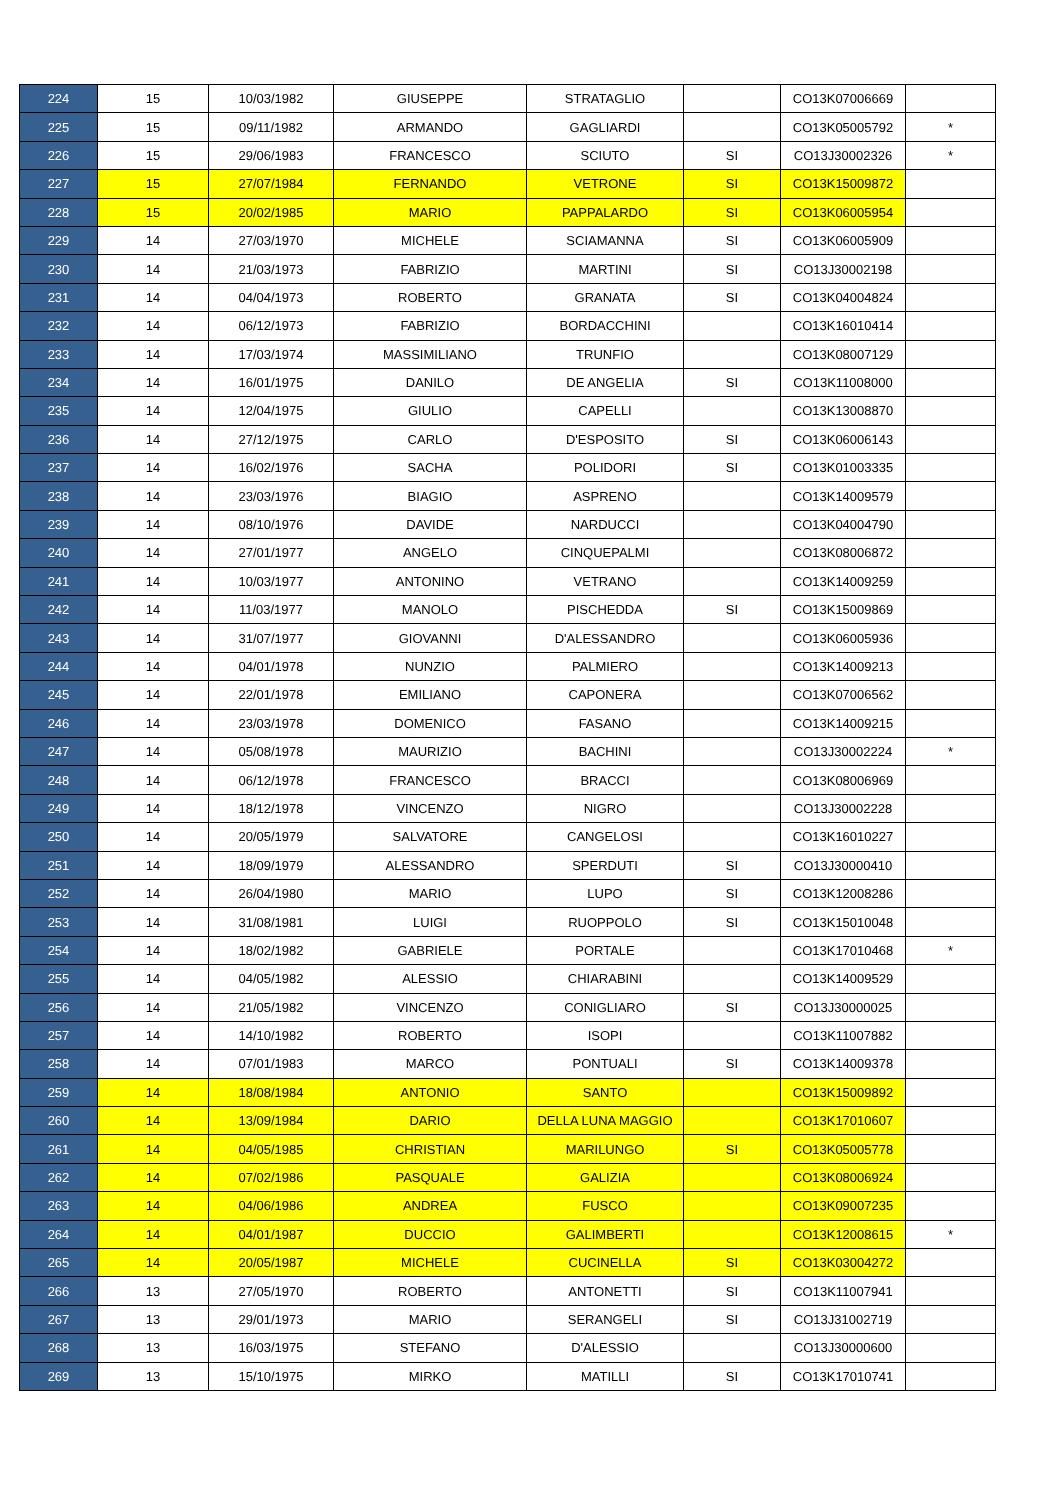| 224 | 15 | 10/03/1982 | GIUSEPPE | STRATAGLIO | | CO13K07006669 | |
| 225 | 15 | 09/11/1982 | ARMANDO | GAGLIARDI | | CO13K05005792 | * |
| 226 | 15 | 29/06/1983 | FRANCESCO | SCIUTO | SI | CO13J30002326 | * |
| 227 | 15 | 27/07/1984 | FERNANDO | VETRONE | SI | CO13K15009872 | |
| 228 | 15 | 20/02/1985 | MARIO | PAPPALARDO | SI | CO13K06005954 | |
| 229 | 14 | 27/03/1970 | MICHELE | SCIAMANNA | SI | CO13K06005909 | |
| 230 | 14 | 21/03/1973 | FABRIZIO | MARTINI | SI | CO13J30002198 | |
| 231 | 14 | 04/04/1973 | ROBERTO | GRANATA | SI | CO13K04004824 | |
| 232 | 14 | 06/12/1973 | FABRIZIO | BORDACCHINI | | CO13K16010414 | |
| 233 | 14 | 17/03/1974 | MASSIMILIANO | TRUNFIO | | CO13K08007129 | |
| 234 | 14 | 16/01/1975 | DANILO | DE ANGELIA | SI | CO13K11008000 | |
| 235 | 14 | 12/04/1975 | GIULIO | CAPELLI | | CO13K13008870 | |
| 236 | 14 | 27/12/1975 | CARLO | D'ESPOSITO | SI | CO13K06006143 | |
| 237 | 14 | 16/02/1976 | SACHA | POLIDORI | SI | CO13K01003335 | |
| 238 | 14 | 23/03/1976 | BIAGIO | ASPRENO | | CO13K14009579 | |
| 239 | 14 | 08/10/1976 | DAVIDE | NARDUCCI | | CO13K04004790 | |
| 240 | 14 | 27/01/1977 | ANGELO | CINQUEPALMI | | CO13K08006872 | |
| 241 | 14 | 10/03/1977 | ANTONINO | VETRANO | | CO13K14009259 | |
| 242 | 14 | 11/03/1977 | MANOLO | PISCHEDDA | SI | CO13K15009869 | |
| 243 | 14 | 31/07/1977 | GIOVANNI | D'ALESSANDRO | | CO13K06005936 | |
| 244 | 14 | 04/01/1978 | NUNZIO | PALMIERO | | CO13K14009213 | |
| 245 | 14 | 22/01/1978 | EMILIANO | CAPONERA | | CO13K07006562 | |
| 246 | 14 | 23/03/1978 | DOMENICO | FASANO | | CO13K14009215 | |
| 247 | 14 | 05/08/1978 | MAURIZIO | BACHINI | | CO13J30002224 | * |
| 248 | 14 | 06/12/1978 | FRANCESCO | BRACCI | | CO13K08006969 | |
| 249 | 14 | 18/12/1978 | VINCENZO | NIGRO | | CO13J30002228 | |
| 250 | 14 | 20/05/1979 | SALVATORE | CANGELOSI | | CO13K16010227 | |
| 251 | 14 | 18/09/1979 | ALESSANDRO | SPERDUTI | SI | CO13J30000410 | |
| 252 | 14 | 26/04/1980 | MARIO | LUPO | SI | CO13K12008286 | |
| 253 | 14 | 31/08/1981 | LUIGI | RUOPPOLO | SI | CO13K15010048 | |
| 254 | 14 | 18/02/1982 | GABRIELE | PORTALE | | CO13K17010468 | * |
| 255 | 14 | 04/05/1982 | ALESSIO | CHIARABINI | | CO13K14009529 | |
| 256 | 14 | 21/05/1982 | VINCENZO | CONIGLIARO | SI | CO13J30000025 | |
| 257 | 14 | 14/10/1982 | ROBERTO | ISOPI | | CO13K11007882 | |
| 258 | 14 | 07/01/1983 | MARCO | PONTUALI | SI | CO13K14009378 | |
| 259 | 14 | 18/08/1984 | ANTONIO | SANTO | | CO13K15009892 | |
| 260 | 14 | 13/09/1984 | DARIO | DELLA LUNA MAGGIO | | CO13K17010607 | |
| 261 | 14 | 04/05/1985 | CHRISTIAN | MARILUNGO | SI | CO13K05005778 | |
| 262 | 14 | 07/02/1986 | PASQUALE | GALIZIA | | CO13K08006924 | |
| 263 | 14 | 04/06/1986 | ANDREA | FUSCO | | CO13K09007235 | |
| 264 | 14 | 04/01/1987 | DUCCIO | GALIMBERTI | | CO13K12008615 | * |
| 265 | 14 | 20/05/1987 | MICHELE | CUCINELLA | SI | CO13K03004272 | |
| 266 | 13 | 27/05/1970 | ROBERTO | ANTONETTI | SI | CO13K11007941 | |
| 267 | 13 | 29/01/1973 | MARIO | SERANGELI | SI | CO13J31002719 | |
| 268 | 13 | 16/03/1975 | STEFANO | D'ALESSIO | | CO13J30000600 | |
| 269 | 13 | 15/10/1975 | MIRKO | MATILLI | SI | CO13K17010741 | |